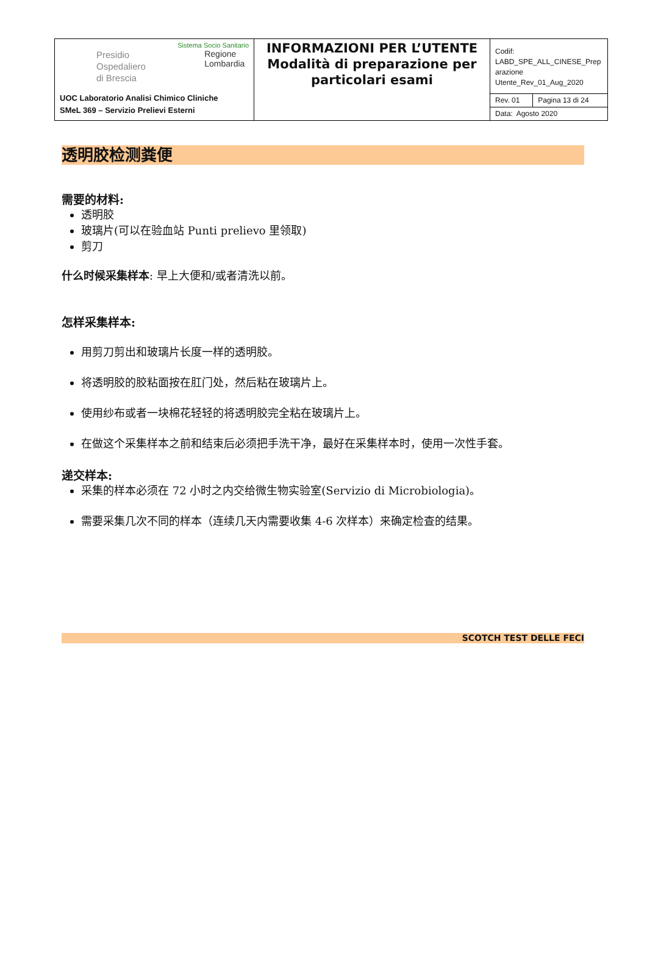| Presidio Ospedaliero di Brescia Sistema Socio Sanitario Regione Lombardia UOC Laboratorio Analisi Chimico Cliniche SMeL 369 – Servizio Prelievi Esterni | INFORMAZIONI PER L’UTENTE Modalità di preparazione per particolari esami | Codif: LABD_SPE_ALL_CINESE_Prep arazione Utente_Rev_01_Aug_2020 | |
| | | Rev. 01 | Pagina 13 di 24 |
| | | Data: Agosto 2020 | |
透明胶检测粪便
需要的材料:
透明胶
玻璃片(可以在验血站 Punti prelievo 里领取)
剪刀
什么时候采集样本: 早上大便和/或者清洗以前。
怎样采集样本:
用剪刀剪出和玻璃片长度一样的透明胶。
将透明胶的胶粘面按在肛门处，然后粘在玻璃片上。
使用纱布或者一块棉花轻轻的将透明胶完全粘在玻璃片上。
在做这个采集样本之前和结束后必须把手洗干净，最好在采集样本时，使用一次性手套。
递交样本:
采集的样本必须在 72 小时之内交给微生物实验室(Servizio di Microbiologia)。
需要采集几次不同的样本（连续几天内需要收集 4-6 次样本）来确定检查的结果。
SCOTCH TEST DELLE FECI